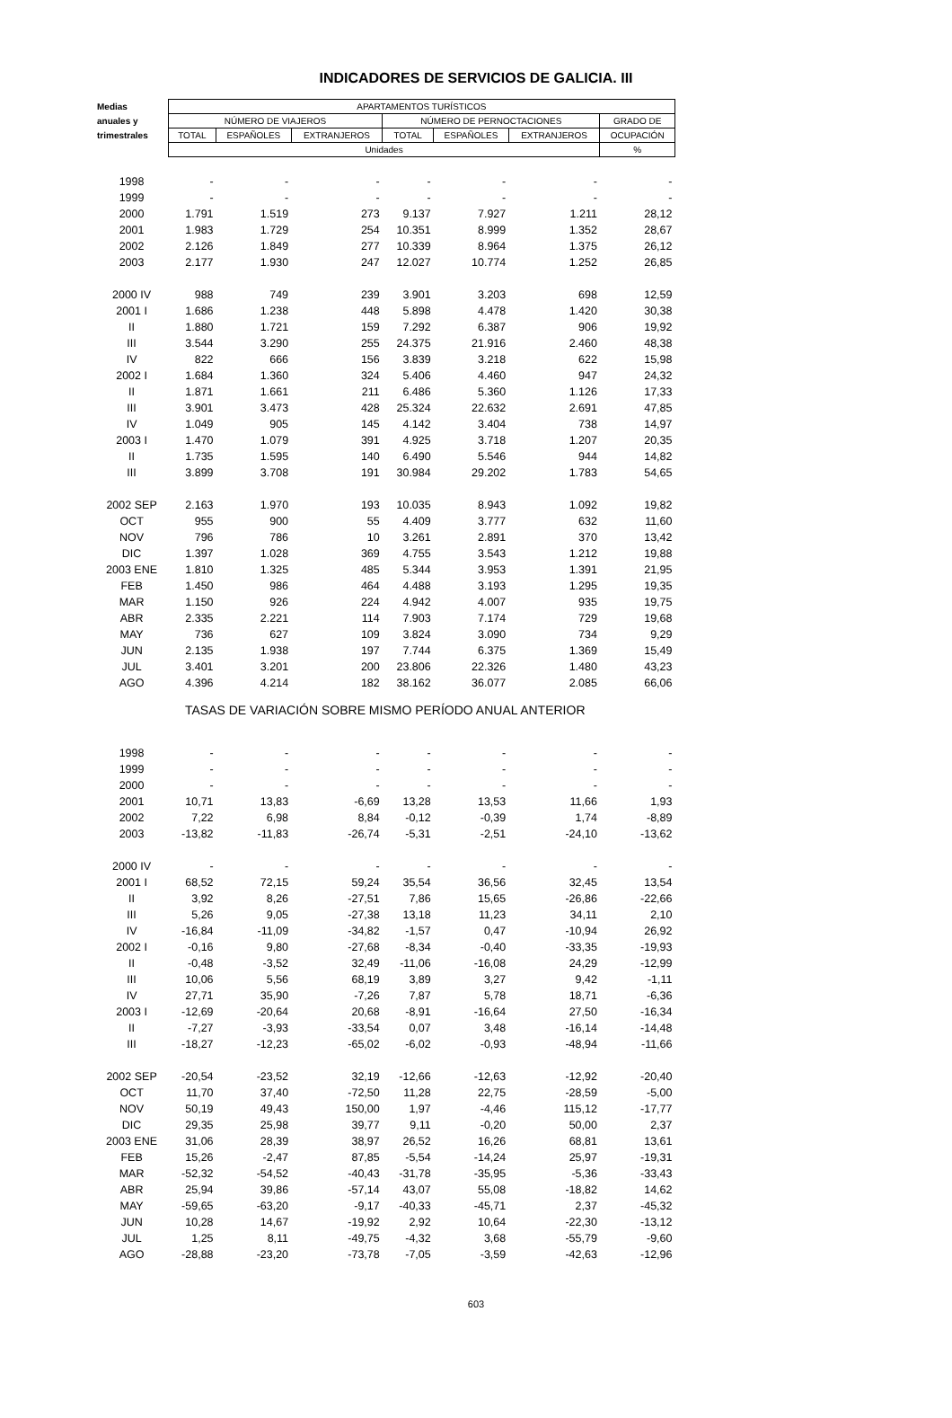INDICADORES DE SERVICIOS DE GALICIA. III
| Medias | APARTAMENTOS TURÍSTICOS | | | | | | |
| --- | --- | --- | --- | --- | --- | --- | --- |
| anuales y | NÚMERO DE VIAJEROS | | | NÚMERO DE PERNOCTACIONES | | | GRADO DE |
| trimestrales | TOTAL | ESPAÑOLES | EXTRANJEROS | TOTAL | ESPAÑOLES | EXTRANJEROS | OCUPACIÓN |
| | Unidades | | | | | | % |
| 1998 | - | - | - | - | - | - | - |
| 1999 | - | - | - | - | - | - | - |
| 2000 | 1.791 | 1.519 | 273 | 9.137 | 7.927 | 1.211 | 28,12 |
| 2001 | 1.983 | 1.729 | 254 | 10.351 | 8.999 | 1.352 | 28,67 |
| 2002 | 2.126 | 1.849 | 277 | 10.339 | 8.964 | 1.375 | 26,12 |
| 2003 | 2.177 | 1.930 | 247 | 12.027 | 10.774 | 1.252 | 26,85 |
| 2000 IV | 988 | 749 | 239 | 3.901 | 3.203 | 698 | 12,59 |
| 2001 I | 1.686 | 1.238 | 448 | 5.898 | 4.478 | 1.420 | 30,38 |
| II | 1.880 | 1.721 | 159 | 7.292 | 6.387 | 906 | 19,92 |
| III | 3.544 | 3.290 | 255 | 24.375 | 21.916 | 2.460 | 48,38 |
| IV | 822 | 666 | 156 | 3.839 | 3.218 | 622 | 15,98 |
| 2002 I | 1.684 | 1.360 | 324 | 5.406 | 4.460 | 947 | 24,32 |
| II | 1.871 | 1.661 | 211 | 6.486 | 5.360 | 1.126 | 17,33 |
| III | 3.901 | 3.473 | 428 | 25.324 | 22.632 | 2.691 | 47,85 |
| IV | 1.049 | 905 | 145 | 4.142 | 3.404 | 738 | 14,97 |
| 2003 I | 1.470 | 1.079 | 391 | 4.925 | 3.718 | 1.207 | 20,35 |
| II | 1.735 | 1.595 | 140 | 6.490 | 5.546 | 944 | 14,82 |
| III | 3.899 | 3.708 | 191 | 30.984 | 29.202 | 1.783 | 54,65 |
| 2002 SEP | 2.163 | 1.970 | 193 | 10.035 | 8.943 | 1.092 | 19,82 |
| OCT | 955 | 900 | 55 | 4.409 | 3.777 | 632 | 11,60 |
| NOV | 796 | 786 | 10 | 3.261 | 2.891 | 370 | 13,42 |
| DIC | 1.397 | 1.028 | 369 | 4.755 | 3.543 | 1.212 | 19,88 |
| 2003 ENE | 1.810 | 1.325 | 485 | 5.344 | 3.953 | 1.391 | 21,95 |
| FEB | 1.450 | 986 | 464 | 4.488 | 3.193 | 1.295 | 19,35 |
| MAR | 1.150 | 926 | 224 | 4.942 | 4.007 | 935 | 19,75 |
| ABR | 2.335 | 2.221 | 114 | 7.903 | 7.174 | 729 | 19,68 |
| MAY | 736 | 627 | 109 | 3.824 | 3.090 | 734 | 9,29 |
| JUN | 2.135 | 1.938 | 197 | 7.744 | 6.375 | 1.369 | 15,49 |
| JUL | 3.401 | 3.201 | 200 | 23.806 | 22.326 | 1.480 | 43,23 |
| AGO | 4.396 | 4.214 | 182 | 38.162 | 36.077 | 2.085 | 66,06 |
| TASAS DE VARIACIÓN SOBRE MISMO PERÍODO ANUAL ANTERIOR | | | | | | | |
| 1998 | - | - | - | - | - | - | - |
| 1999 | - | - | - | - | - | - | - |
| 2000 | - | - | - | - | - | - | - |
| 2001 | 10,71 | 13,83 | -6,69 | 13,28 | 13,53 | 11,66 | 1,93 |
| 2002 | 7,22 | 6,98 | 8,84 | -0,12 | -0,39 | 1,74 | -8,89 |
| 2003 | -13,82 | -11,83 | -26,74 | -5,31 | -2,51 | -24,10 | -13,62 |
| 2000 IV | - | - | - | - | - | - | - |
| 2001 I | 68,52 | 72,15 | 59,24 | 35,54 | 36,56 | 32,45 | 13,54 |
| II | 3,92 | 8,26 | -27,51 | 7,86 | 15,65 | -26,86 | -22,66 |
| III | 5,26 | 9,05 | -27,38 | 13,18 | 11,23 | 34,11 | 2,10 |
| IV | -16,84 | -11,09 | -34,82 | -1,57 | 0,47 | -10,94 | 26,92 |
| 2002 I | -0,16 | 9,80 | -27,68 | -8,34 | -0,40 | -33,35 | -19,93 |
| II | -0,48 | -3,52 | 32,49 | -11,06 | -16,08 | 24,29 | -12,99 |
| III | 10,06 | 5,56 | 68,19 | 3,89 | 3,27 | 9,42 | -1,11 |
| IV | 27,71 | 35,90 | -7,26 | 7,87 | 5,78 | 18,71 | -6,36 |
| 2003 I | -12,69 | -20,64 | 20,68 | -8,91 | -16,64 | 27,50 | -16,34 |
| II | -7,27 | -3,93 | -33,54 | 0,07 | 3,48 | -16,14 | -14,48 |
| III | -18,27 | -12,23 | -65,02 | -6,02 | -0,93 | -48,94 | -11,66 |
| 2002 SEP | -20,54 | -23,52 | 32,19 | -12,66 | -12,63 | -12,92 | -20,40 |
| OCT | 11,70 | 37,40 | -72,50 | 11,28 | 22,75 | -28,59 | -5,00 |
| NOV | 50,19 | 49,43 | 150,00 | 1,97 | -4,46 | 115,12 | -17,77 |
| DIC | 29,35 | 25,98 | 39,77 | 9,11 | -0,20 | 50,00 | 2,37 |
| 2003 ENE | 31,06 | 28,39 | 38,97 | 26,52 | 16,26 | 68,81 | 13,61 |
| FEB | 15,26 | -2,47 | 87,85 | -5,54 | -14,24 | 25,97 | -19,31 |
| MAR | -52,32 | -54,52 | -40,43 | -31,78 | -35,95 | -5,36 | -33,43 |
| ABR | 25,94 | 39,86 | -57,14 | 43,07 | 55,08 | -18,82 | 14,62 |
| MAY | -59,65 | -63,20 | -9,17 | -40,33 | -45,71 | 2,37 | -45,32 |
| JUN | 10,28 | 14,67 | -19,92 | 2,92 | 10,64 | -22,30 | -13,12 |
| JUL | 1,25 | 8,11 | -49,75 | -4,32 | 3,68 | -55,79 | -9,60 |
| AGO | -28,88 | -23,20 | -73,78 | -7,05 | -3,59 | -42,63 | -12,96 |
603